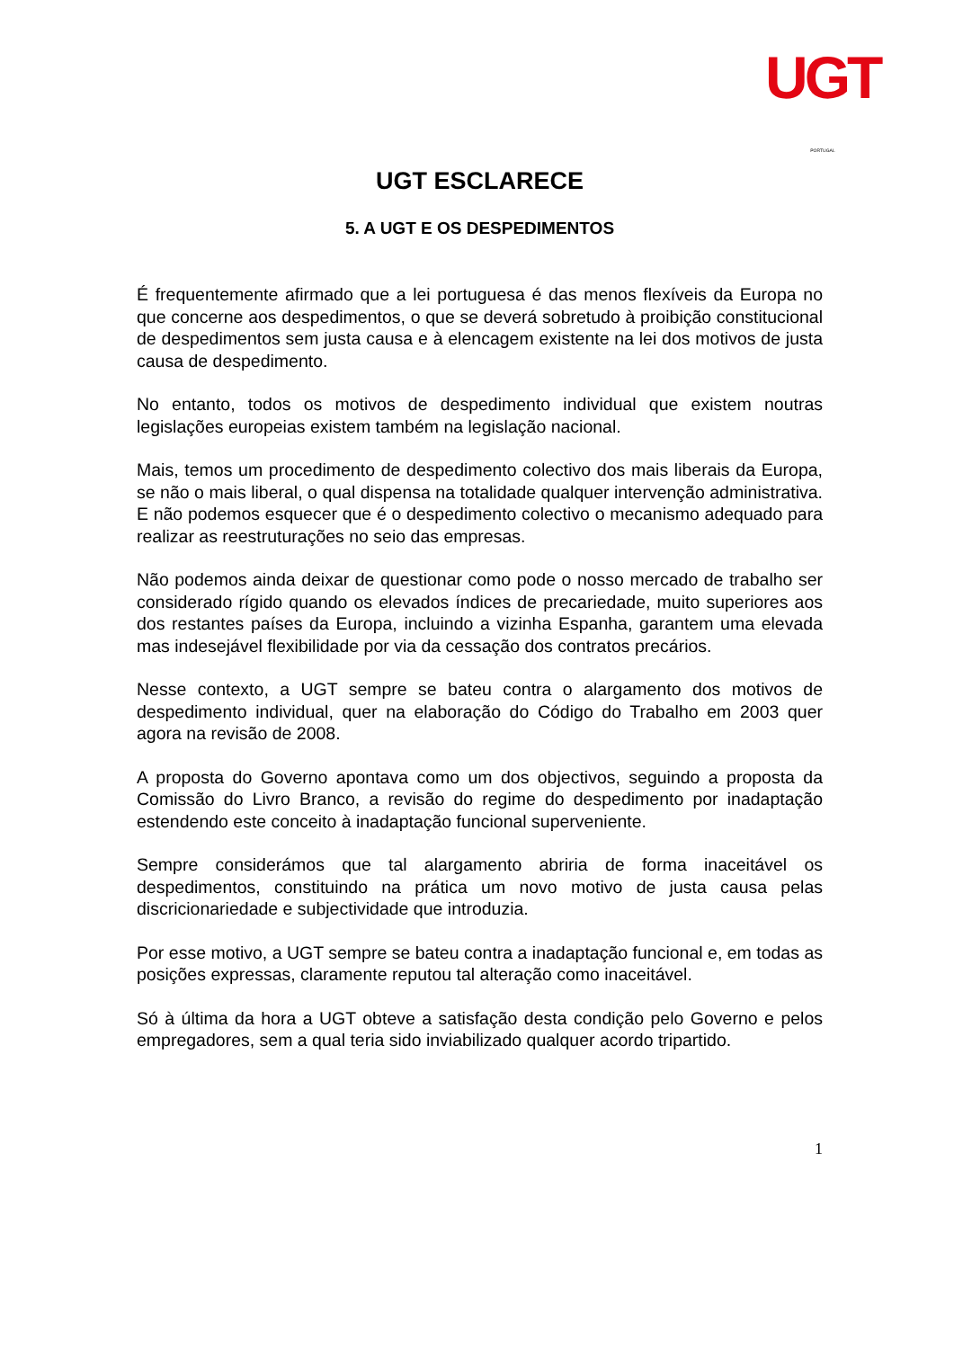UGT
PORTUGAL
UGT ESCLARECE
5. A UGT E OS DESPEDIMENTOS
É frequentemente afirmado que a lei portuguesa é das menos flexíveis da Europa no que concerne aos despedimentos, o que se deverá sobretudo à proibição constitucional de despedimentos sem justa causa e à elencagem existente na lei dos motivos de justa causa de despedimento.
No entanto, todos os motivos de despedimento individual que existem noutras legislações europeias existem também na legislação nacional.
Mais, temos um procedimento de despedimento colectivo dos mais liberais da Europa, se não o mais liberal, o qual dispensa na totalidade qualquer intervenção administrativa. E não podemos esquecer que é o despedimento colectivo o mecanismo adequado para realizar as reestruturações no seio das empresas.
Não podemos ainda deixar de questionar como pode o nosso mercado de trabalho ser considerado rígido quando os elevados índices de precariedade, muito superiores aos dos restantes países da Europa, incluindo a vizinha Espanha, garantem uma elevada mas indesejável flexibilidade por via da cessação dos contratos precários.
Nesse contexto, a UGT sempre se bateu contra o alargamento dos motivos de despedimento individual, quer na elaboração do Código do Trabalho em 2003 quer agora na revisão de 2008.
A proposta do Governo apontava como um dos objectivos, seguindo a proposta da Comissão do Livro Branco, a revisão do regime do despedimento por inadaptação estendendo este conceito à inadaptação funcional superveniente.
Sempre considerámos que tal alargamento abriria de forma inaceitável os despedimentos, constituindo na prática um novo motivo de justa causa pelas discricionariedade e subjectividade que introduzia.
Por esse motivo, a UGT sempre se bateu contra a inadaptação funcional e, em todas as posições expressas, claramente reputou tal alteração como inaceitável.
Só à última da hora a UGT obteve a satisfação desta condição pelo Governo e pelos empregadores, sem a qual teria sido inviabilizado qualquer acordo tripartido.
1